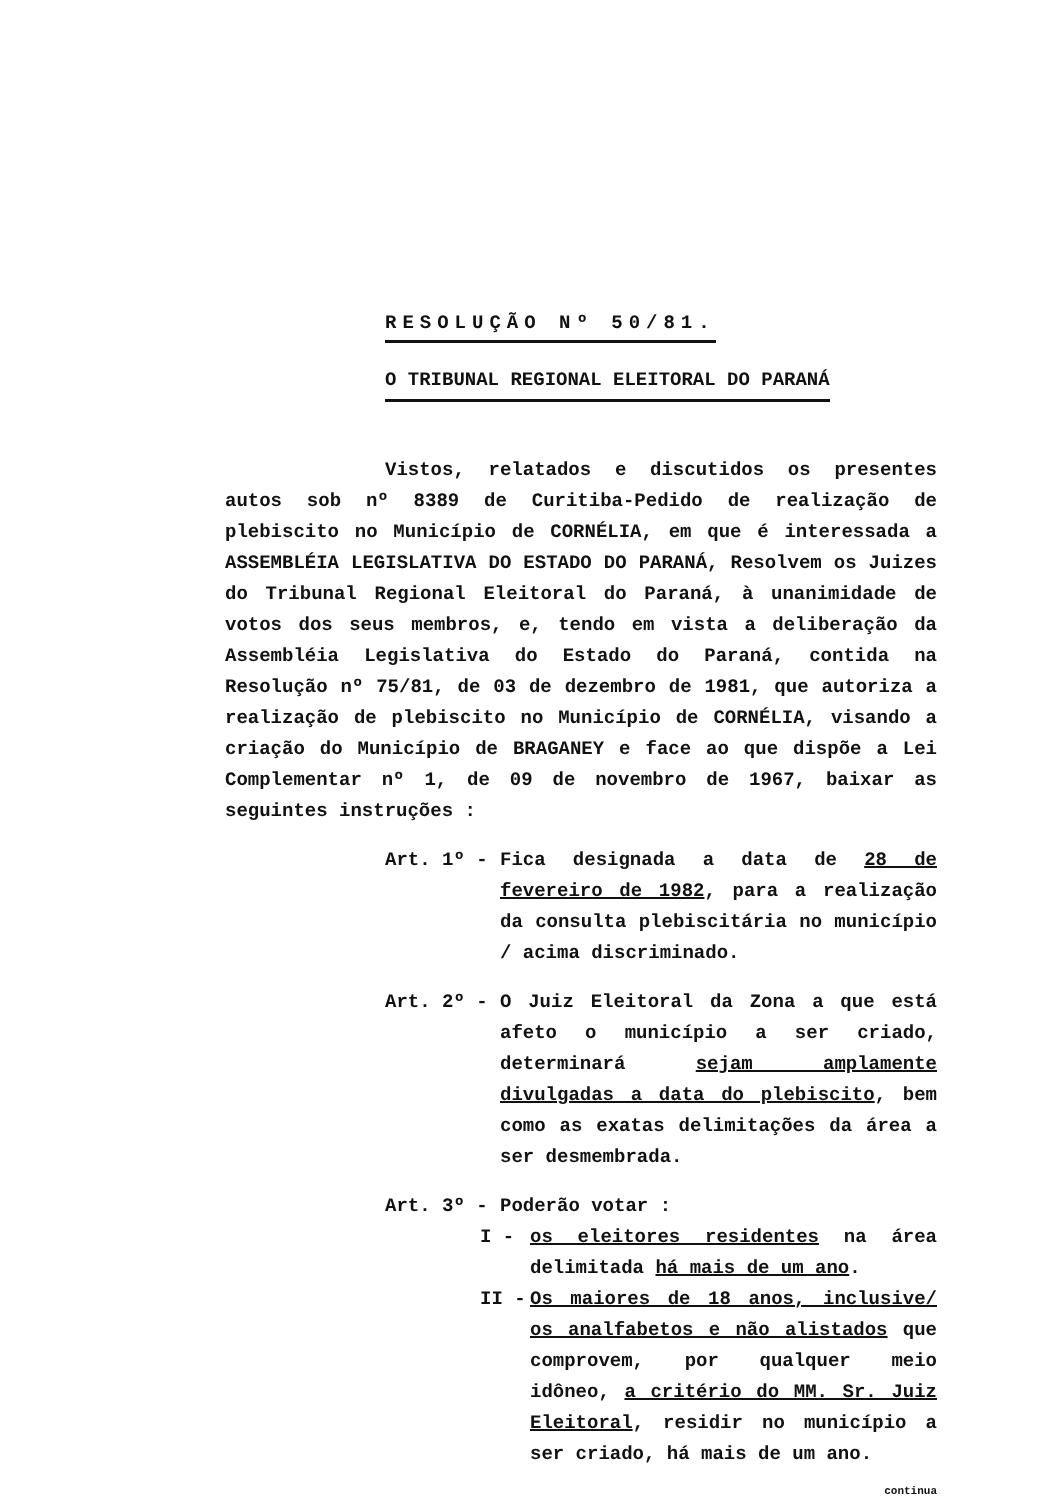RESOLUÇÃO Nº 50/81.
O TRIBUNAL REGIONAL ELEITORAL DO PARANÁ
Vistos, relatados e discutidos os presentes autos sob nº 8389 de Curitiba-Pedido de realização de plebiscito no Município de CORNÉLIA, em que é interessada a ASSEMBLÉIA LEGISLATIVA DO ESTADO DO PARANÁ, Resolvem os Juizes do Tribunal Regional Eleitoral do Paraná, à unanimidade de votos dos seus membros, e, tendo em vista a deliberação da Assembléia Legislativa do Estado do Paraná, contida na Resolução nº 75/81, de 03 de dezembro de 1981, que autoriza a realização de plebiscito no Município de CORNÉLIA, visando a criação do Município de BRAGANEY e face ao que dispõe a Lei Complementar nº 1, de 09 de novembro de 1967, baixar as seguintes instruções :
Art. 1º - Fica designada a data de 28 de fevereiro de 1982, para a realização da consulta plebiscitária no município / acima discriminado.
Art. 2º - O Juiz Eleitoral da Zona a que está afeto o município a ser criado, determinará sejam amplamente divulgadas a data do plebiscito, bem como as exatas delimitações da área a ser desmembrada.
Art. 3º - Poderão votar :
I - os eleitores residentes na área delimitada há mais de um ano.
II - Os maiores de 18 anos, inclusive/ os analfabetos e não alistados que comprovem, por qualquer meio idôneo, a critério do MM. Sr. Juiz Eleitoral, residir no município a ser criado, há mais de um ano.
continua